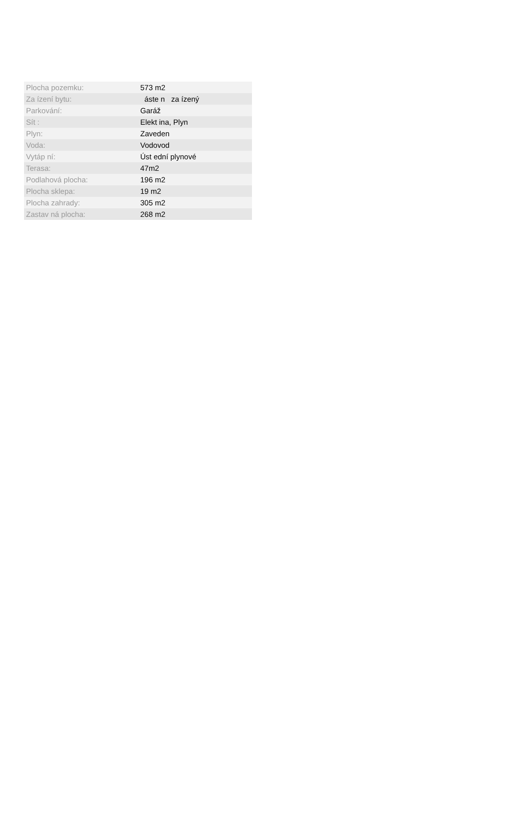| Plocha pozemku: | 573 m2 |
| Za ízení bytu: | áste n za ízený |
| Parkování: | Garáž |
| Sít : | Elekt ina, Plyn |
| Plyn: | Zaveden |
| Voda: | Vodovod |
| Vytáp ní: | Úst ední plynové |
| Terasa: | 47m2 |
| Podlahová plocha: | 196 m2 |
| Plocha sklepa: | 19 m2 |
| Plocha zahrady: | 305 m2 |
| Zastav ná plocha: | 268 m2 |